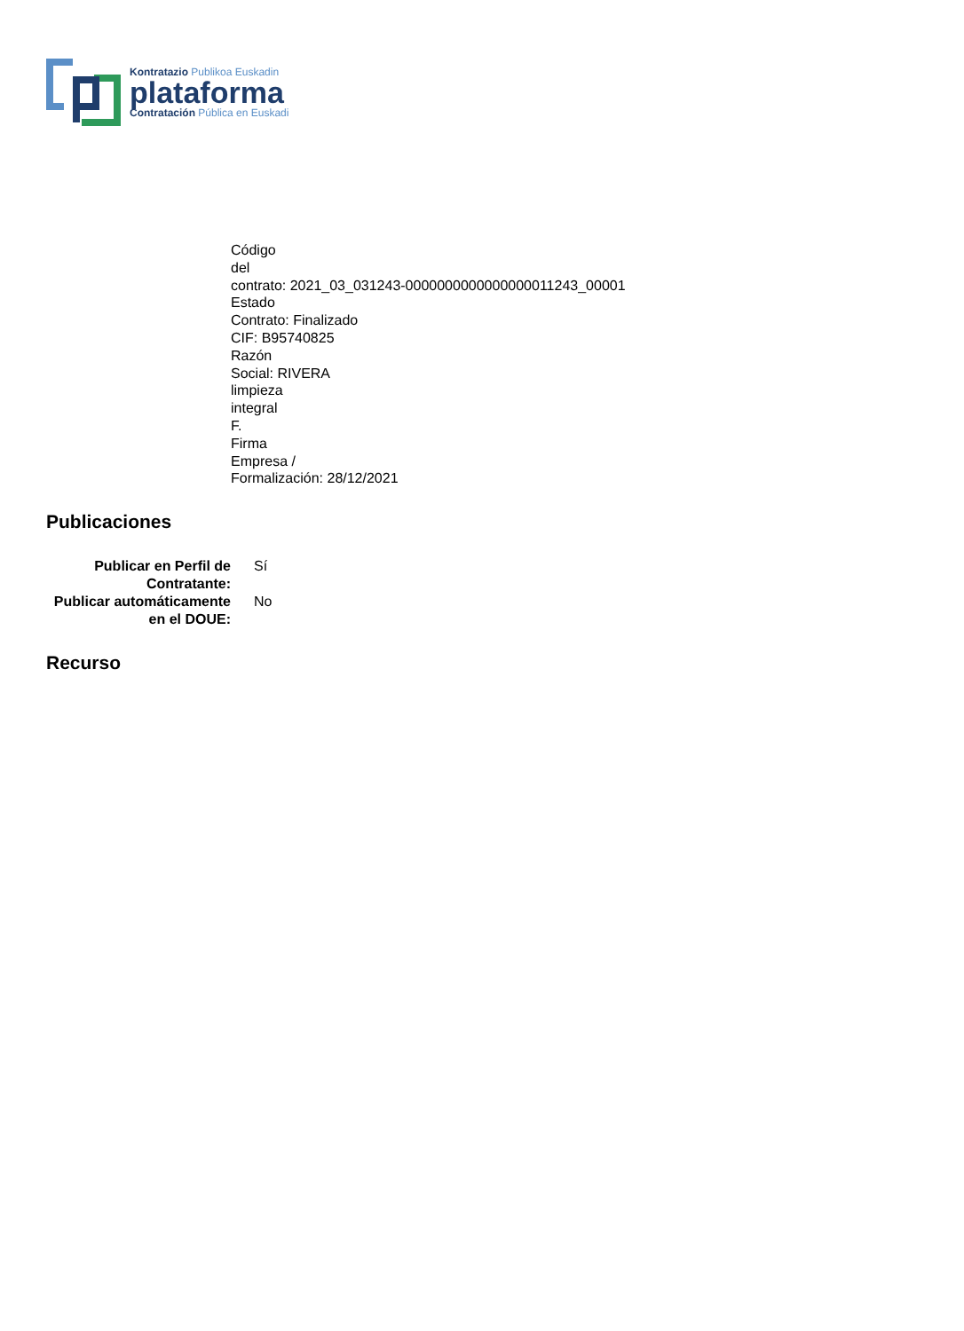Kontratazio Publikoa Euskadin
plataforma
Contratación Pública en Euskadi
Código
del
contrato: 2021_03_031243-0000000000000000011243_00001
Estado
Contrato: Finalizado
CIF: B95740825
Razón
Social: RIVERA
limpieza
integral
F.
Firma
Empresa /
Formalización: 28/12/2021
Publicaciones
| Publicar en Perfil de Contratante: | Sí |
| Publicar automáticamente en el DOUE: | No |
Recurso